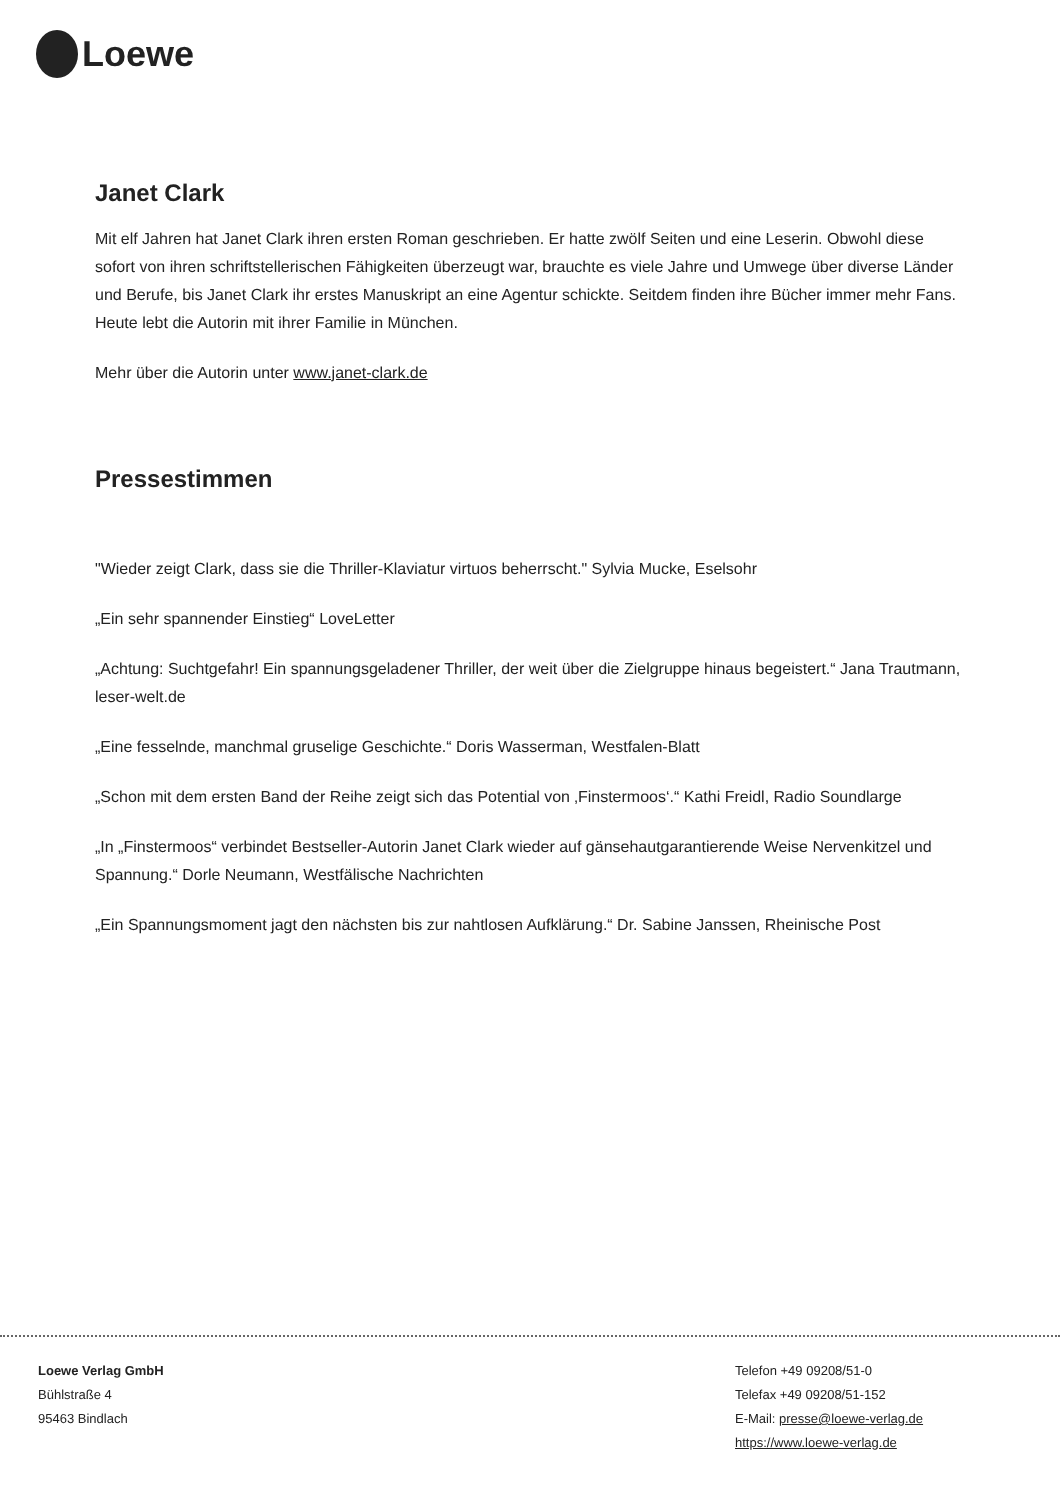Loewe
Janet Clark
Mit elf Jahren hat Janet Clark ihren ersten Roman geschrieben. Er hatte zwölf Seiten und eine Leserin. Obwohl diese sofort von ihren schriftstellerischen Fähigkeiten überzeugt war, brauchte es viele Jahre und Umwege über diverse Länder und Berufe, bis Janet Clark ihr erstes Manuskript an eine Agentur schickte. Seitdem finden ihre Bücher immer mehr Fans. Heute lebt die Autorin mit ihrer Familie in München.
Mehr über die Autorin unter www.janet-clark.de
Pressestimmen
"Wieder zeigt Clark, dass sie die Thriller-Klaviatur virtuos beherrscht." Sylvia Mucke, Eselsohr
„Ein sehr spannender Einstieg“ LoveLetter
„Achtung: Suchtgefahr! Ein spannungsgeladener Thriller, der weit über die Zielgruppe hinaus begeistert.“ Jana Trautmann, leser-welt.de
„Eine fesselnde, manchmal gruselige Geschichte.“ Doris Wasserman, Westfalen-Blatt
„Schon mit dem ersten Band der Reihe zeigt sich das Potential von ‚Finstermoos‘.“ Kathi Freidl, Radio Soundlarge
„In „Finstermoos“ verbindet Bestseller-Autorin Janet Clark wieder auf gänsehautgarantierende Weise Nervenkitzel und Spannung.“ Dorle Neumann, Westfälische Nachrichten
„Ein Spannungsmoment jagt den nächsten bis zur nahtlosen Aufklärung.“ Dr. Sabine Janssen, Rheinische Post
Loewe Verlag GmbH
Bühlstraße 4
95463 Bindlach
Telefon +49 09208/51-0
Telefax +49 09208/51-152
E-Mail: presse@loewe-verlag.de
https://www.loewe-verlag.de